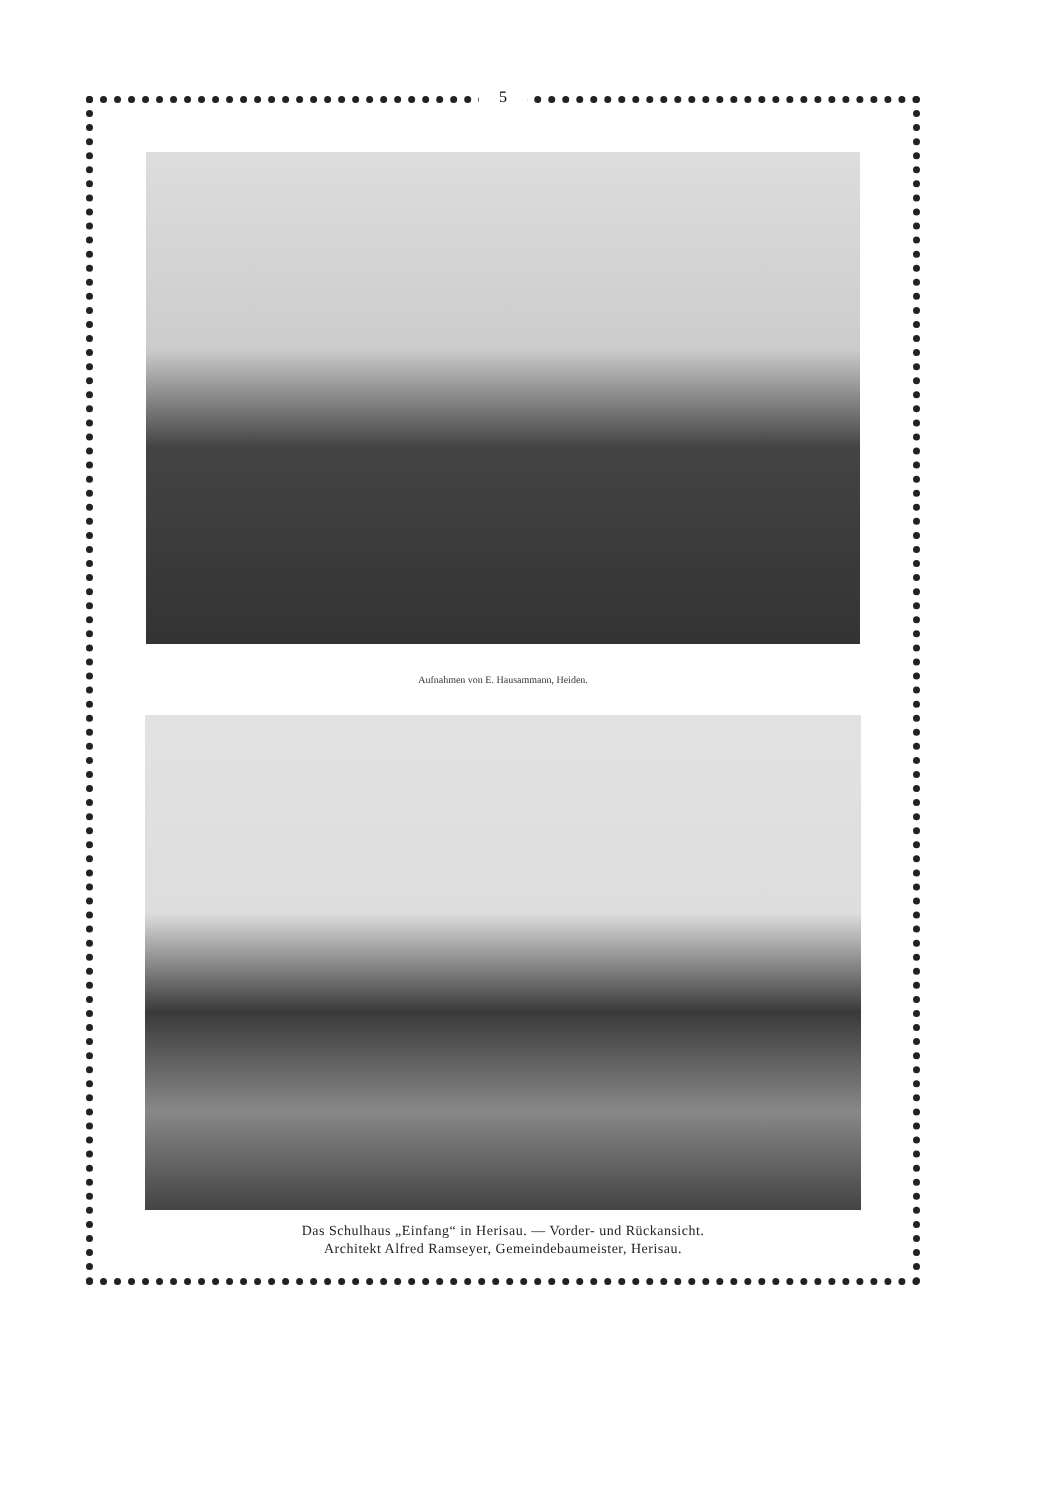5
Aufnahmen von E. Hausammann, Heiden.
Das Schulhaus „Einfang“ in Herisau. — Vorder- und Rückansicht.
Architekt Alfred Ramseyer, Gemeindebaumeister, Herisau.